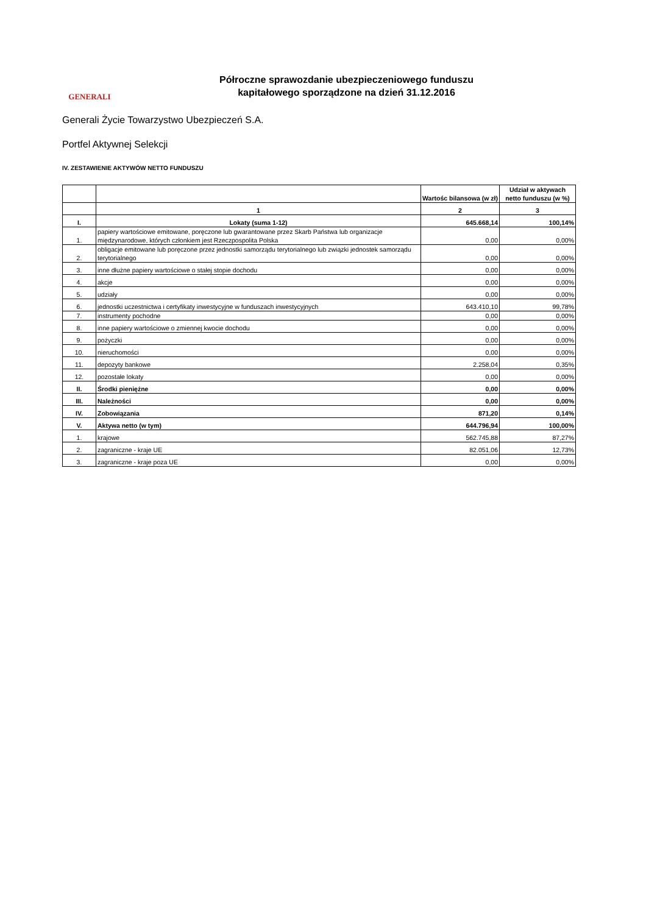GENERALI
Półroczne sprawozdanie ubezpieczeniowego funduszu
kapitałowego sporządzone na dzień 31.12.2016
Generali Życie Towarzystwo Ubezpieczeń S.A.
Portfel Aktywnej Selekcji
IV. ZESTAWIENIE AKTYWÓW NETTO FUNDUSZU
| | | Wartośc bilansowa (w zł) | Udział w aktywach netto funduszu (w %) |
| --- | --- | --- | --- |
| | 1 | 2 | 3 |
| I. | Lokaty (suma 1-12) | 645.668,14 | 100,14% |
| 1. | papiery wartościowe emitowane, poręczone lub gwarantowane przez Skarb Państwa lub organizacje międzynarodowe, których członkiem jest Rzeczpospolita Polska | 0,00 | 0,00% |
| 2. | obligacje emitowane lub poręczone przez jednostki samorządu terytorialnego lub związki jednostek samorządu terytorialnego | 0,00 | 0,00% |
| 3. | inne dłużne papiery wartościowe o stałej stopie dochodu | 0,00 | 0,00% |
| 4. | akcje | 0,00 | 0,00% |
| 5. | udziały | 0,00 | 0,00% |
| 6. | jednostki uczestnictwa i certyfikaty inwestycyjne w funduszach inwestycyjnych | 643.410,10 | 99,78% |
| 7. | instrumenty pochodne | 0,00 | 0,00% |
| 8. | inne papiery wartościowe o zmiennej kwocie dochodu | 0,00 | 0,00% |
| 9. | pożyczki | 0,00 | 0,00% |
| 10. | nieruchomości | 0,00 | 0,00% |
| 11. | depozyty bankowe | 2.258,04 | 0,35% |
| 12. | pozostałe lokaty | 0,00 | 0,00% |
| II. | Środki pieniężne | 0,00 | 0,00% |
| III. | Należności | 0,00 | 0,00% |
| IV. | Zobowiązania | 871,20 | 0,14% |
| V. | Aktywa netto (w tym) | 644.796,94 | 100,00% |
| 1. | krajowe | 562.745,88 | 87,27% |
| 2. | zagraniczne - kraje UE | 82.051,06 | 12,73% |
| 3. | zagraniczne - kraje poza UE | 0,00 | 0,00% |